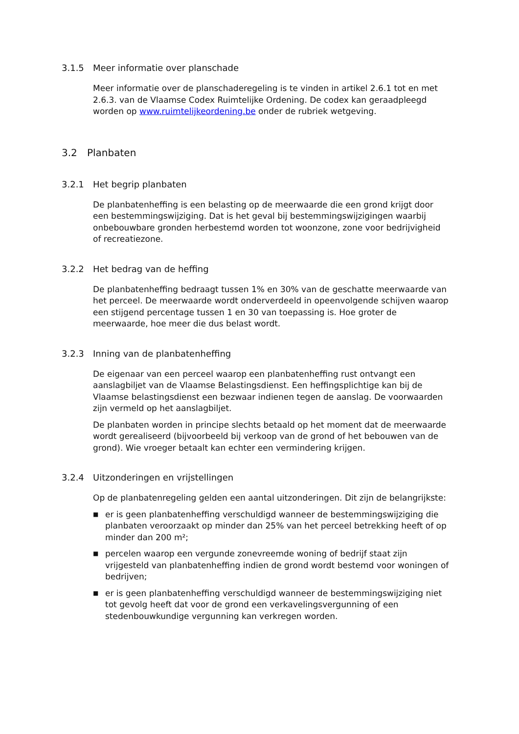3.1.5 Meer informatie over planschade
Meer informatie over de planschaderegeling is te vinden in artikel 2.6.1 tot en met 2.6.3. van de Vlaamse Codex Ruimtelijke Ordening. De codex kan geraadpleegd worden op www.ruimtelijkeordening.be onder de rubriek wetgeving.
3.2 Planbaten
3.2.1 Het begrip planbaten
De planbatenheffing is een belasting op de meerwaarde die een grond krijgt door een bestemmingswijziging. Dat is het geval bij bestemmingswijzigingen waarbij onbebouwbare gronden herbestemd worden tot woonzone, zone voor bedrijvigheid of recreatiezone.
3.2.2 Het bedrag van de heffing
De planbatenheffing bedraagt tussen 1% en 30% van de geschatte meerwaarde van het perceel. De meerwaarde wordt onderverdeeld in opeenvolgende schijven waarop een stijgend percentage tussen 1 en 30 van toepassing is. Hoe groter de meerwaarde, hoe meer die dus belast wordt.
3.2.3 Inning van de planbatenheffing
De eigenaar van een perceel waarop een planbatenheffing rust ontvangt een aanslagbiljet van de Vlaamse Belastingsdienst. Een heffingsplichtige kan bij de Vlaamse belastingsdienst een bezwaar indienen tegen de aanslag. De voorwaarden zijn vermeld op het aanslagbiljet.
De planbaten worden in principe slechts betaald op het moment dat de meerwaarde wordt gerealiseerd (bijvoorbeeld bij verkoop van de grond of het bebouwen van de grond). Wie vroeger betaalt kan echter een vermindering krijgen.
3.2.4 Uitzonderingen en vrijstellingen
Op de planbatenregeling gelden een aantal uitzonderingen. Dit zijn de belangrijkste:
■ er is geen planbatenheffing verschuldigd wanneer de bestemmingswijziging die planbaten veroorzaakt op minder dan 25% van het perceel betrekking heeft of op minder dan 200 m²;
■ percelen waarop een vergunde zonevreemde woning of bedrijf staat zijn vrijgesteld van planbatenheffing indien de grond wordt bestemd voor woningen of bedrijven;
■ er is geen planbatenheffing verschuldigd wanneer de bestemmingswijziging niet tot gevolg heeft dat voor de grond een verkavelingsvergunning of een stedenbouwkundige vergunning kan verkregen worden.